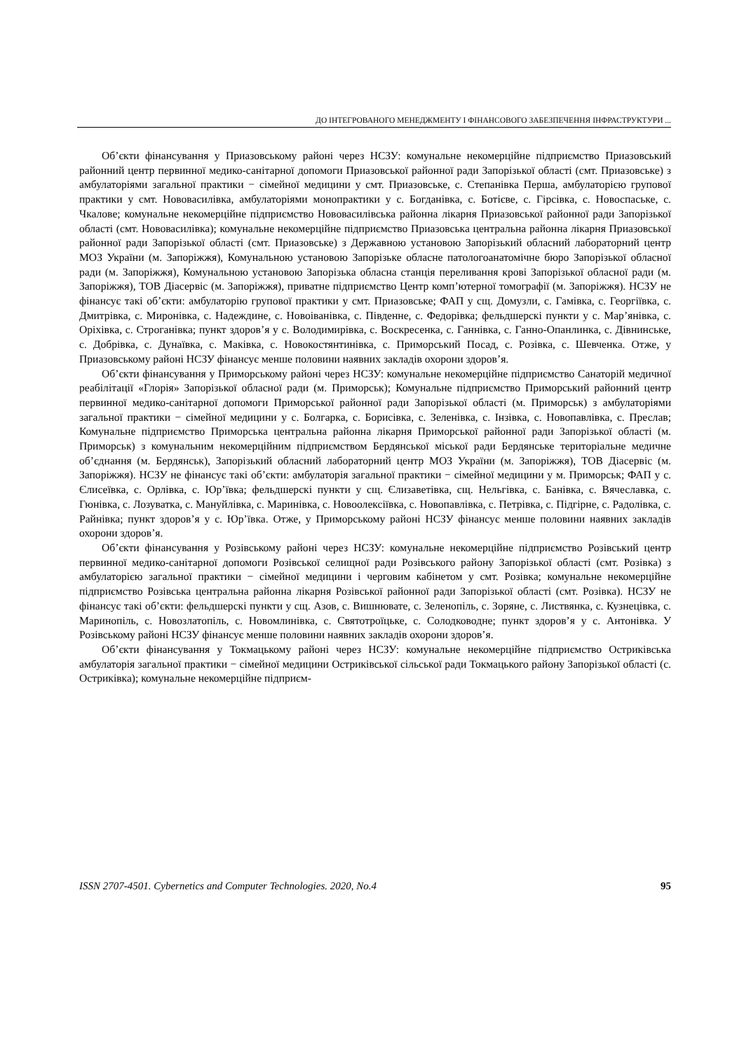ДО ІНТЕГРОВАНОГО МЕНЕДЖМЕНТУ І ФІНАНСОВОГО ЗАБЕЗПЕЧЕННЯ ІНФРАСТРУКТУРИ ...
Об’єкти фінансування у Приазовському районі через НСЗУ: комунальне некомерційне підприємство Приазовський районний центр первинної медико-санітарної допомоги Приазовської районної ради Запорізької області (смт. Приазовське) з амбулаторіями загальної практики − сімейної медицини у смт. Приазовське, с. Степанівка Перша, амбулаторією групової практики у смт. Нововасилівка, амбулаторіями монопрактики у с. Богданівка, с. Ботієве, с. Гірсівка, с. Новоспаське, с. Чкалове; комунальне некомерційне підприємство Нововасилівська районна лікарня Приазовської районної ради Запорізької області (смт. Нововасилівка); комунальне некомерційне підприємство Приазовська центральна районна лікарня Приазовської районної ради Запорізької області (смт. Приазовське) з Державною установою Запорізький обласний лабораторний центр МОЗ України (м. Запоріжжя), Комунальною установою Запорізьке обласне патологоанатомічне бюро Запорізької обласної ради (м. Запоріжжя), Комунальною установою Запорізька обласна станція переливання крові Запорізької обласної ради (м. Запоріжжя), ТОВ Діасервіс (м. Запоріжжя), приватне підприємство Центр комп’ютерної томографії (м. Запоріжжя). НСЗУ не фінансує такі об’єкти: амбулаторію групової практики у смт. Приазовське; ФАП у сщ. Домузли, с. Гамівка, с. Георгіївка, с. Дмитрівка, с. Миронівка, с. Надеждине, с. Новоіванівка, с. Південне, с. Федорівка; фельдшерскі пункти у с. Мар’янівка, с. Оріхівка, с. Строганівка; пункт здоров’я у с. Володимирівка, с. Воскресенка, с. Ганнівка, с. Ганно-Опанлинка, с. Дівнинське, с. Добрівка, с. Дунаївка, с. Маківка, с. Новокостянтинівка, с. Приморський Посад, с. Розівка, с. Шевченка. Отже, у Приазовському районі НСЗУ фінансує менше половини наявних закладів охорони здоров’я.
Об’єкти фінансування у Приморському районі через НСЗУ: комунальне некомерційне підприємство Санаторій медичної реабілітації «Глорія» Запорізької обласної ради (м. Приморськ); Комунальне підприємство Приморський районний центр первинної медико-санітарної допомоги Приморської районної ради Запорізької області (м. Приморськ) з амбулаторіями загальної практики − сімейної медицини у с. Болгарка, с. Борисівка, с. Зеленівка, с. Інзівка, с. Новопавлівка, с. Преслав; Комунальне підприємство Приморська центральна районна лікарня Приморської районної ради Запорізької області (м. Приморськ) з комунальним некомерційним підприємством Бердянської міської ради Бердянське територіальне медичне об’єднання (м. Бердянськ), Запорізький обласний лабораторний центр МОЗ України (м. Запоріжжя), ТОВ Діасервіс (м. Запоріжжя). НСЗУ не фінансує такі об’єкти: амбулаторія загальної практики − сімейної медицини у м. Приморськ; ФАП у с. Єлисеївка, с. Орлівка, с. Юр’ївка; фельдшерскі пункти у сщ. Єлизаветівка, сщ. Нельгівка, с. Банівка, с. Вячеславка, с. Гюнівка, с. Лозуватка, с. Мануйлівка, с. Маринівка, с. Новоолексіївка, с. Новопавлівка, с. Петрівка, с. Підгірне, с. Радолівка, с. Райнівка; пункт здоров’я у с. Юр’ївка. Отже, у Приморському районі НСЗУ фінансує менше половини наявних закладів охорони здоров’я.
Об’єкти фінансування у Розівському районі через НСЗУ: комунальне некомерційне підприємство Розівський центр первинної медико-санітарної допомоги Розівської селищної ради Розівського району Запорізької області (смт. Розівка) з амбулаторією загальної практики − сімейної медицини і черговим кабінетом у смт. Розівка; комунальне некомерційне підприємство Розівська центральна районна лікарня Розівської районної ради Запорізької області (смт. Розівка). НСЗУ не фінансує такі об’єкти: фельдшерскі пункти у сщ. Азов, с. Вишнювате, с. Зеленопіль, с. Зоряне, с. Листвянка, с. Кузнецівка, с. Маринопіль, с. Новозлатопіль, с. Новомлинівка, с. Святотроїцьке, с. Солодководне; пункт здоров’я у с. Антонівка. У Розівському районі НСЗУ фінансує менше половини наявних закладів охорони здоров’я.
Об’єкти фінансування у Токмацькому районі через НСЗУ: комунальне некомерційне підприємство Остриківська амбулаторія загальної практики − сімейної медицини Остриківської сільської ради Токмацького району Запорізької області (с. Остриківка); комунальне некомерційне підприєм-
ISSN 2707-4501. Cybernetics and Computer Technologies. 2020, No.4 95